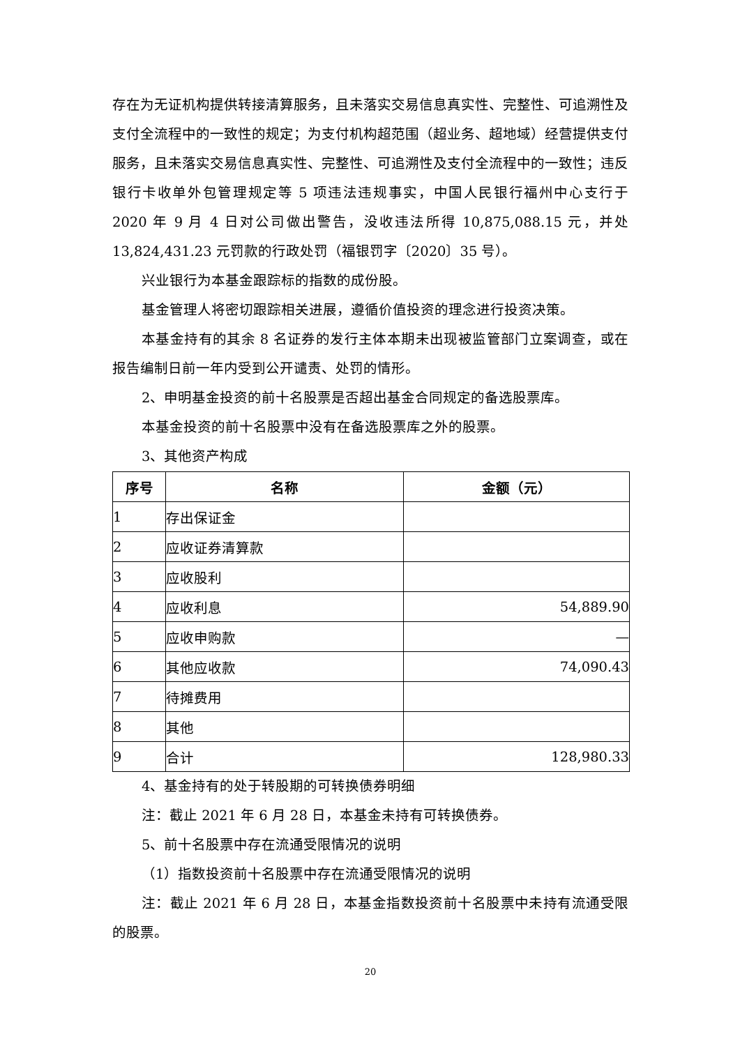存在为无证机构提供转接清算服务，且未落实交易信息真实性、完整性、可追溯性及支付全流程中的一致性的规定；为支付机构超范围（超业务、超地域）经营提供支付服务，且未落实交易信息真实性、完整性、可追溯性及支付全流程中的一致性；违反银行卡收单外包管理规定等 5 项违法违规事实，中国人民银行福州中心支行于 2020 年 9 月 4 日对公司做出警告，没收违法所得 10,875,088.15 元，并处 13,824,431.23 元罚款的行政处罚（福银罚字〔2020〕35 号）。
兴业银行为本基金跟踪标的指数的成份股。
基金管理人将密切跟踪相关进展，遵循价值投资的理念进行投资决策。
本基金持有的其余 8 名证券的发行主体本期未出现被监管部门立案调查，或在报告编制日前一年内受到公开谴责、处罚的情形。
2、申明基金投资的前十名股票是否超出基金合同规定的备选股票库。
本基金投资的前十名股票中没有在备选股票库之外的股票。
3、其他资产构成
| 序号 | 名称 | 金额（元） |
| --- | --- | --- |
| 1 | 存出保证金 | |
| 2 | 应收证券清算款 | |
| 3 | 应收股利 | |
| 4 | 应收利息 | 54,889.90 |
| 5 | 应收申购款 | — |
| 6 | 其他应收款 | 74,090.43 |
| 7 | 待摊费用 | |
| 8 | 其他 | |
| 9 | 合计 | 128,980.33 |
4、基金持有的处于转股期的可转换债券明细
注：截止 2021 年 6 月 28 日，本基金未持有可转换债券。
5、前十名股票中存在流通受限情况的说明
（1）指数投资前十名股票中存在流通受限情况的说明
注：截止 2021 年 6 月 28 日，本基金指数投资前十名股票中未持有流通受限的股票。
20